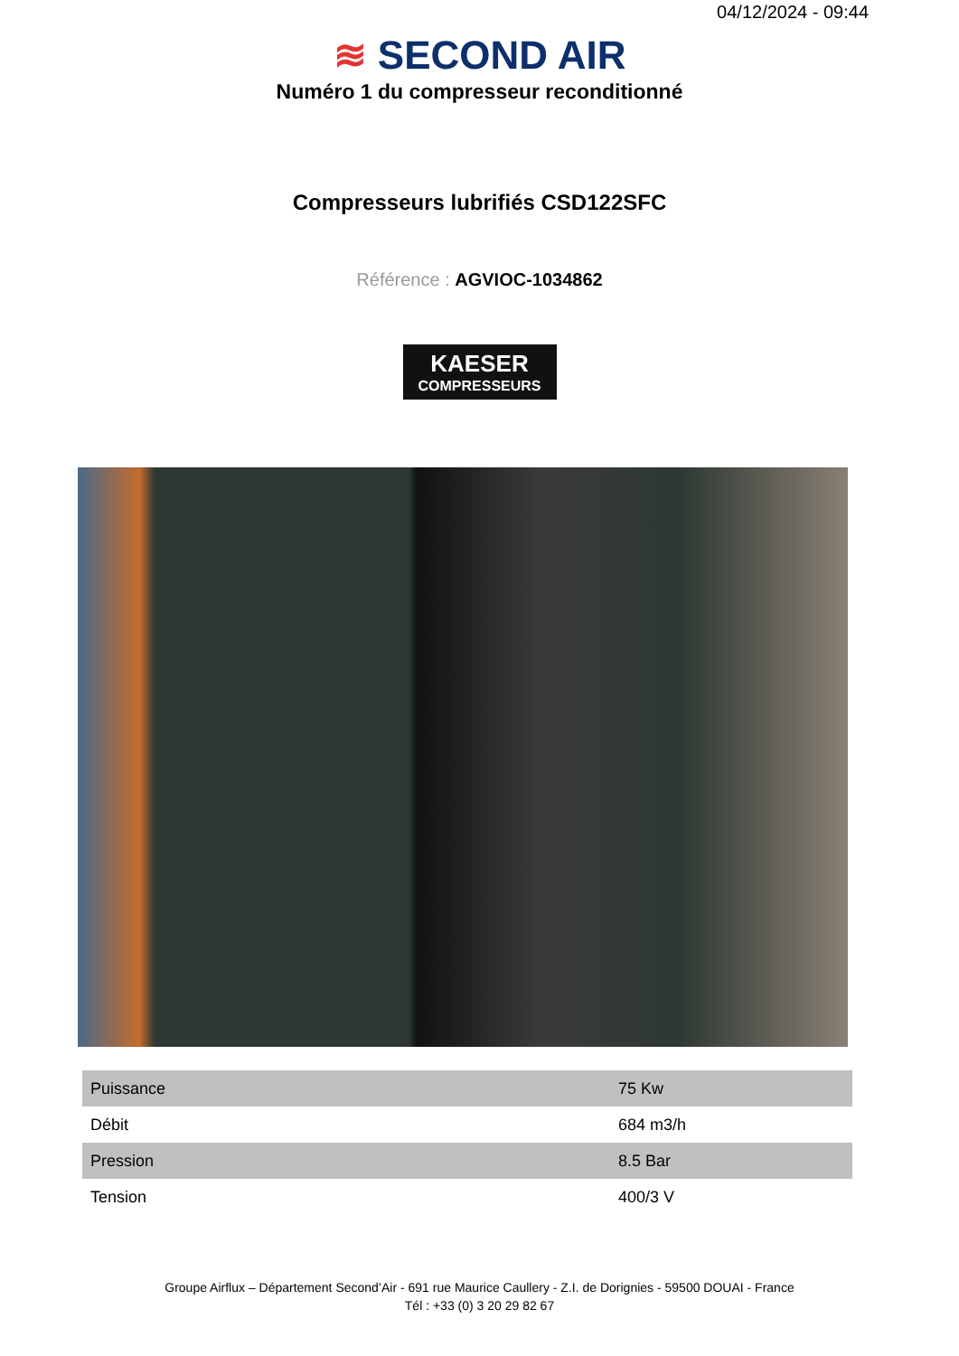04/12/2024 - 09:44
≋ SECOND AIR
Numéro 1 du compresseur reconditionné
Compresseurs lubrifiés CSD122SFC
Référence : AGVIOC-1034862
KAESER
COMPRESSEURS
| Puissance | 75 Kw |
| Débit | 684 m3/h |
| Pression | 8.5 Bar |
| Tension | 400/3 V |
Groupe Airflux – Département Second’Air - 691 rue Maurice Caullery - Z.I. de Dorignies - 59500 DOUAI - France
Tél : +33 (0) 3 20 29 82 67